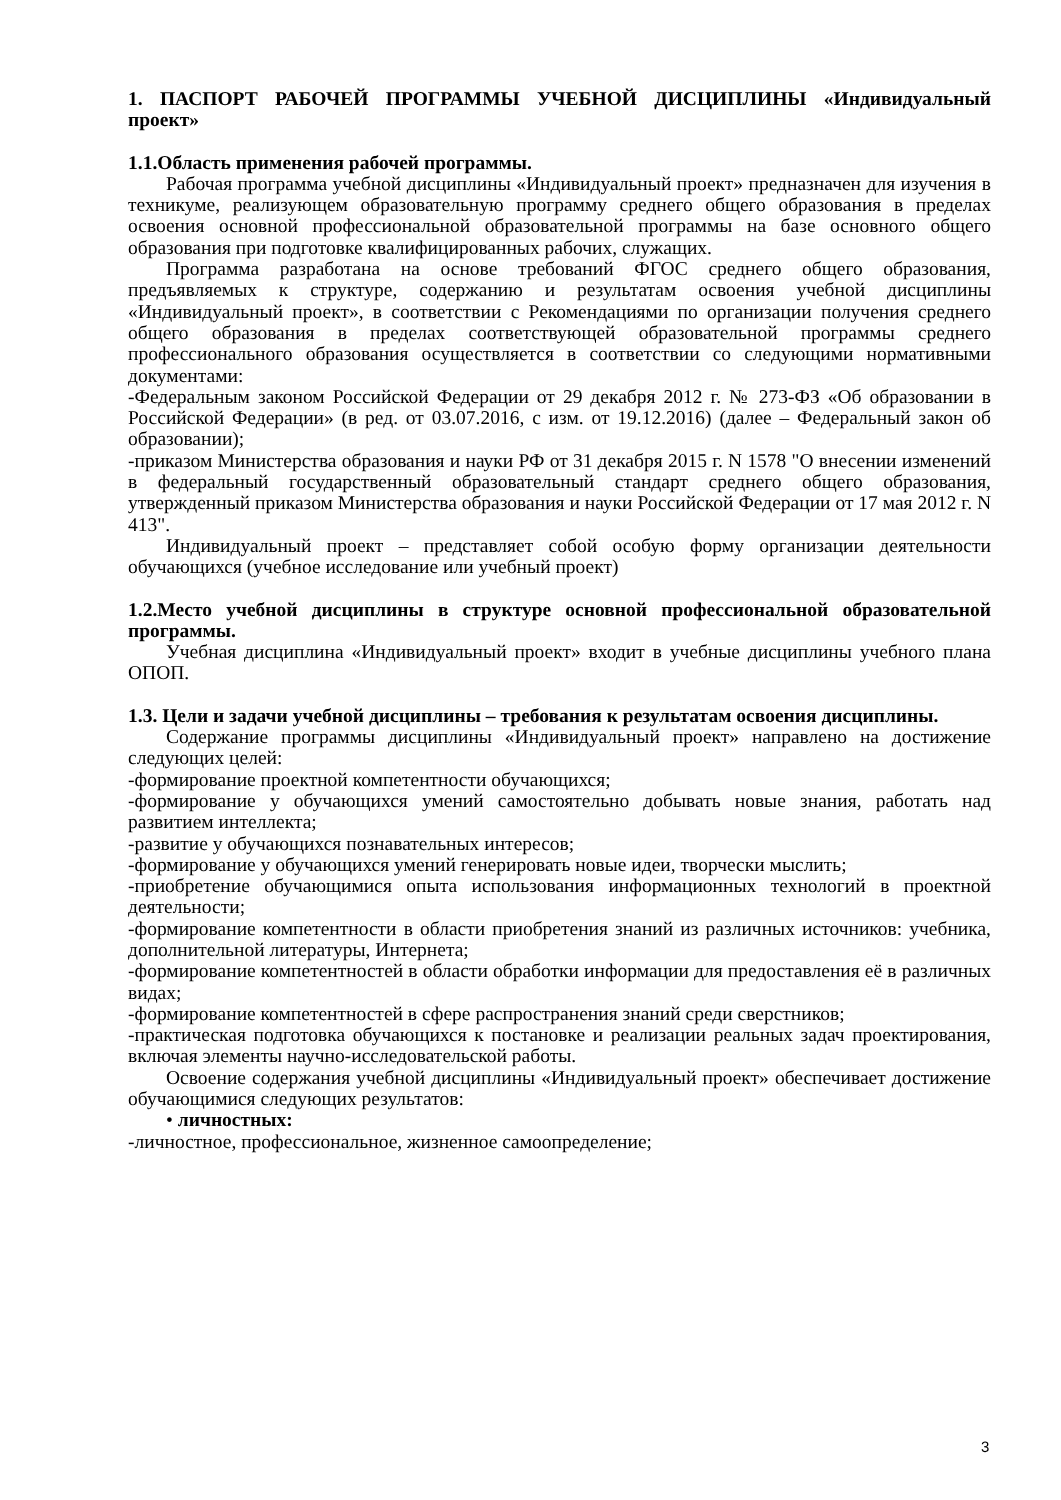1. ПАСПОРТ РАБОЧЕЙ ПРОГРАММЫ УЧЕБНОЙ ДИСЦИПЛИНЫ «Индивидуальный проект»
1.1.Область применения рабочей программы.
Рабочая программа учебной дисциплины «Индивидуальный проект» предназначен для изучения в техникуме, реализующем образовательную программу среднего общего образования в пределах освоения основной профессиональной образовательной программы на базе основного общего образования при подготовке квалифицированных рабочих, служащих.
Программа разработана на основе требований ФГОС среднего общего образования, предъявляемых к структуре, содержанию и результатам освоения учебной дисциплины «Индивидуальный проект», в соответствии с Рекомендациями по организации получения среднего общего образования в пределах соответствующей образовательной программы среднего профессионального образования осуществляется в соответствии со следующими нормативными документами:
-Федеральным законом Российской Федерации от 29 декабря 2012 г. № 273-ФЗ «Об образовании в Российской Федерации» (в ред. от 03.07.2016, с изм. от 19.12.2016) (далее – Федеральный закон об образовании);
-приказом Министерства образования и науки РФ от 31 декабря 2015 г. N 1578 "О внесении изменений в федеральный государственный образовательный стандарт среднего общего образования, утвержденный приказом Министерства образования и науки Российской Федерации от 17 мая 2012 г. N 413".
Индивидуальный проект – представляет собой особую форму организации деятельности обучающихся (учебное исследование или учебный проект)
1.2.Место учебной дисциплины в структуре основной профессиональной образовательной программы.
Учебная дисциплина «Индивидуальный проект» входит в учебные дисциплины учебного плана ОПОП.
1.3. Цели и задачи учебной дисциплины – требования к результатам освоения дисциплины.
Содержание программы дисциплины «Индивидуальный проект» направлено на достижение следующих целей:
-формирование проектной компетентности обучающихся;
-формирование у обучающихся умений самостоятельно добывать новые знания, работать над развитием интеллекта;
-развитие у обучающихся познавательных интересов;
-формирование у обучающихся умений генерировать новые идеи, творчески мыслить;
-приобретение обучающимися опыта использования информационных технологий в проектной деятельности;
-формирование компетентности в области приобретения знаний из различных источников: учебника, дополнительной литературы, Интернета;
-формирование компетентностей в области обработки информации для предоставления её в различных видах;
-формирование компетентностей в сфере распространения знаний среди сверстников;
-практическая подготовка обучающихся к постановке и реализации реальных задач проектирования, включая элементы научно-исследовательской работы.
Освоение содержания учебной дисциплины «Индивидуальный проект» обеспечивает достижение обучающимися следующих результатов:
• личностных:
-личностное, профессиональное, жизненное самоопределение;
3